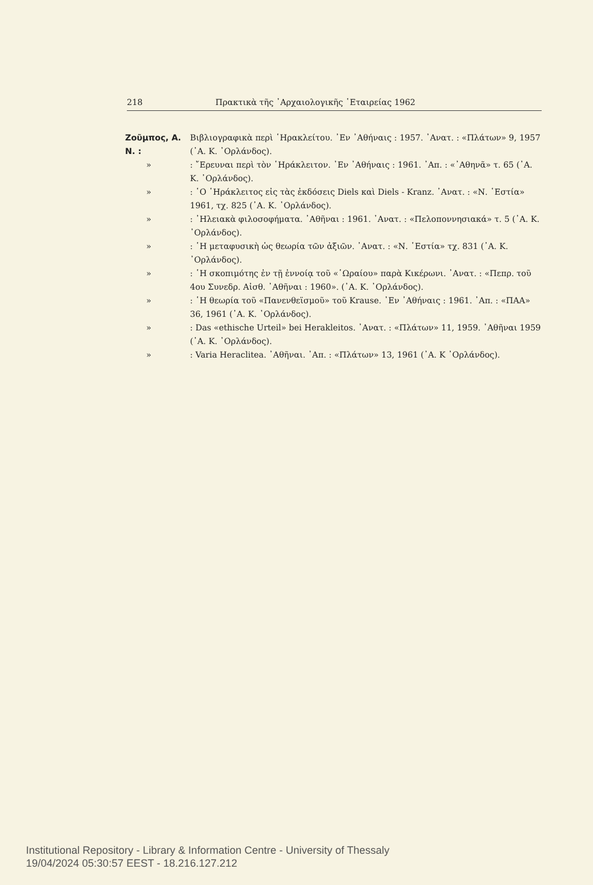218 Πρακτικὰ τῆς ᾿Αρχαιολογικῆς ῾Εταιρείας 1962
Ζοῦμπος, Α. Ν. : Βιβλιογραφικὰ περὶ ῾Ηρακλείτου. ᾿Εν ᾿Αθήναις : 1957. ᾿Ανατ. : «Πλάτων» 9, 1957 (᾿Α. Κ. ᾿Ορλάνδος).
»: ῎Ερευναι περὶ τὸν ῾Ηράκλειτον. ᾿Εν ᾿Αθήναις : 1961. ᾿Απ. : «᾿Αθηνᾶ» τ. 65 (᾿Α. Κ. ᾿Ορλάνδος).
»: ῾Ο ῾Ηράκλειτος εἰς τὰς ἐκδόσεις Diels καὶ Diels - Kranz. ᾿Ανατ. : «Ν. ῾Εστία» 1961, τχ. 825 (᾿Α. Κ. ᾿Ορλάνδος).
»: ᾿Ηλειακὰ φιλοσοφήματα. ᾿Αθῆναι : 1961. ᾿Ανατ. : «Πελοποννησιακά» τ. 5 (᾿Α. Κ. ᾿Ορλάνδος).
»: ῾Η μεταφυσικὴ ὡς θεωρία τῶν ἀξιῶν. ᾿Ανατ. : «Ν. ῾Εστία» τχ. 831 (᾿Α. Κ. ᾿Ορλάνδος).
»: ῾Η σκοπιμότης ἐν τῇ ἐννοίᾳ τοῦ «῾Ωραίου» παρὰ Κικέρωνι. ᾿Ανατ. : «Πεπρ. τοῦ 4ου Συνεδρ. Αἰσθ. ᾿Αθῆναι : 1960». (᾿Α. Κ. ᾿Ορλάνδος).
»: ῾Η θεωρία τοῦ «Πανενθεϊσμοῦ» τοῦ Krause. ᾿Εν ᾿Αθήναις : 1961. ᾿Απ. : «ΠΑΑ» 36, 1961 (᾿Α. Κ. ᾿Ορλάνδος).
»: Das «ethische Urteil» bei Herakleitos. ᾿Ανατ. : «Πλάτων» 11, 1959. ᾿Αθῆναι 1959 (᾿Α. Κ. ᾿Ορλάνδος).
»: Varia Heraclitea. ᾿Αθῆναι. ᾿Απ. : «Πλάτων» 13, 1961 (᾿Α. Κ ᾿Ορλάνδος).
Institutional Repository - Library & Information Centre - University of Thessaly
19/04/2024 05:30:57 EEST - 18.216.127.212